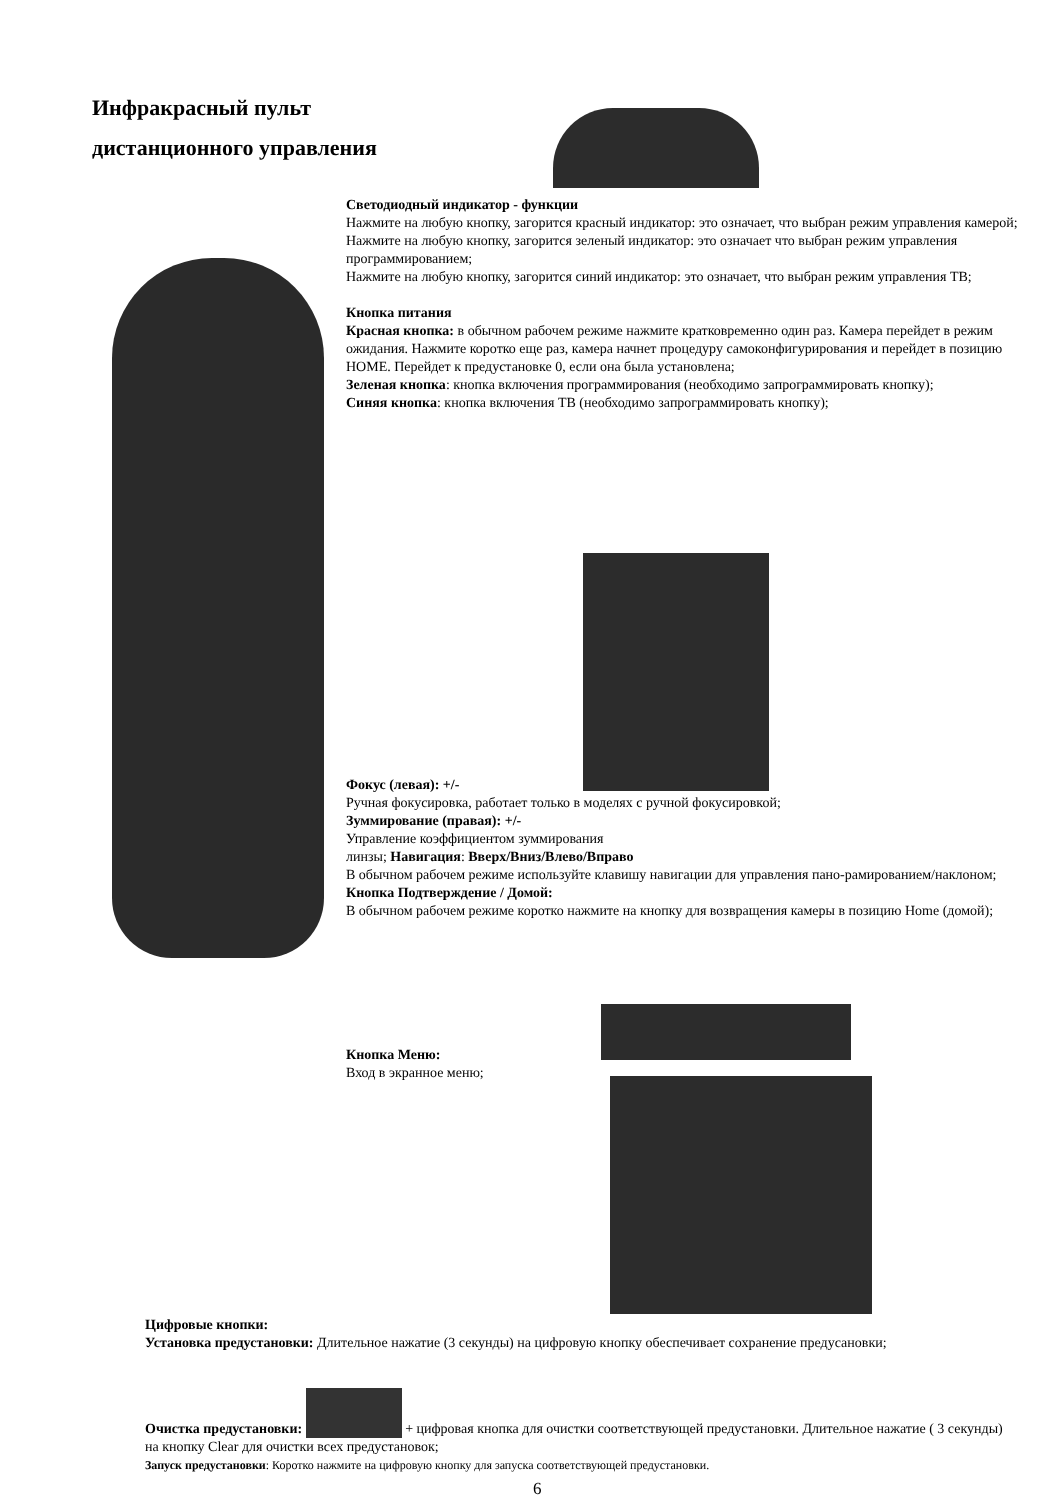Инфракрасный пульт
дистанционного управления
Светодиодный индикатор - функции
Нажмите на любую кнопку, загорится красный индикатор: это означает, что выбран режим управления камерой;
Нажмите на любую кнопку, загорится зеленый индикатор: это означает что выбран режим управления программированием;
Нажмите на любую кнопку, загорится синий индикатор: это означает, что выбран режим управления ТВ;
Кнопка питания
Красная кнопка: в обычном рабочем режиме нажмите кратковременно один раз. Камера перейдет в режим ожидания. Нажмите коротко еще раз, камера начнет процедуру самоконфигурирования и перейдет в позицию HOME. Перейдет к предустановке 0, если она была установлена;
Зеленая кнопка: кнопка включения программирования (необходимо запрограммировать кнопку);
Синяя кнопка: кнопка включения ТВ (необходимо запрограммировать кнопку);
Фокус (левая): +/-
Ручная фокусировка, работает только в моделях с ручной фокусировкой;
Зуммирование (правая): +/-
Управление коэффициентом зуммирования
линзы; Навигация: Вверх/Вниз/Влево/Вправо
В обычном рабочем режиме используйте клавишу навигации для управления пано-рамированием/наклоном;
Кнопка Подтверждение / Домой:
В обычном рабочем режиме коротко нажмите на кнопку для возвращения камеры в позицию Home (домой);
Кнопка Меню:
Вход в экранное меню;
Цифровые кнопки:
Установка предустановки: Длительное нажатие (3 секунды) на цифровую кнопку обеспечивает сохранение предусановки;
Очистка предустановки: + цифровая кнопка для очистки соответствующей предустановки. Длительное нажатие ( 3 секунды) на кнопку Clear для очистки всех предустановок;
Запуск предустановки: Коротко нажмите на цифровую кнопку для запуска соответствующей предустановки.
6